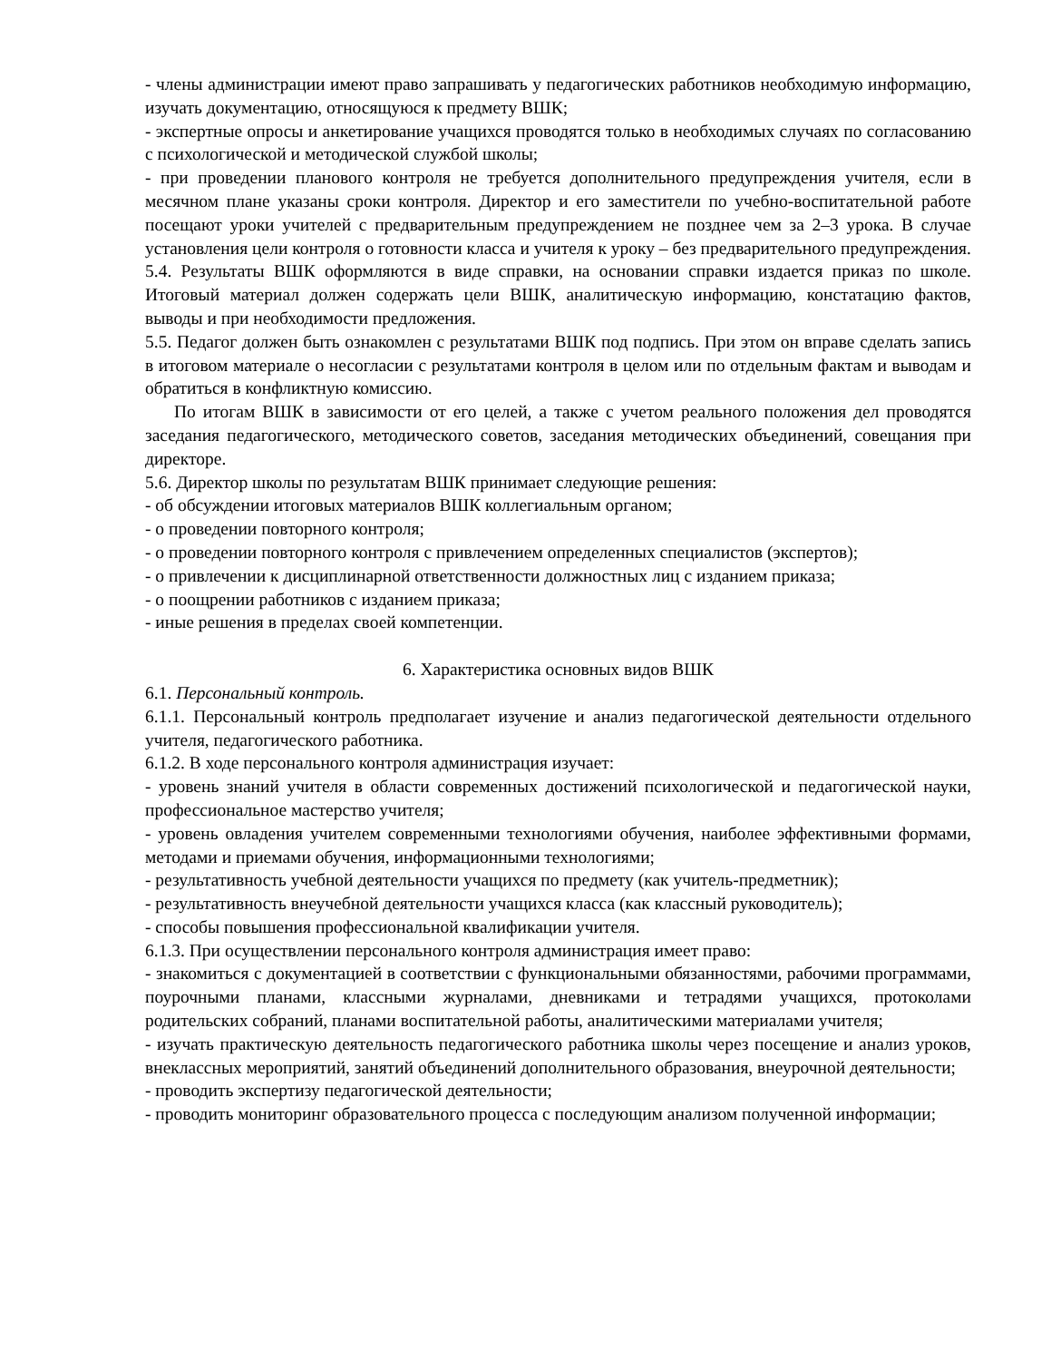- члены администрации имеют право запрашивать у педагогических работников необходимую информацию, изучать документацию, относящуюся к предмету ВШК;
- экспертные опросы и анкетирование учащихся проводятся только в необходимых случаях по согласованию с психологической и методической службой школы;
- при проведении планового контроля не требуется дополнительного предупреждения учителя, если в месячном плане указаны сроки контроля. Директор и его заместители по учебно-воспитательной работе посещают уроки учителей с предварительным предупреждением не позднее чем за 2–3 урока. В случае установления цели контроля о готовности класса и учителя к уроку – без предварительного предупреждения.
5.4. Результаты ВШК оформляются в виде справки, на основании справки издается приказ по школе. Итоговый материал должен содержать цели ВШК, аналитическую информацию, констатацию фактов, выводы и при необходимости предложения.
5.5. Педагог должен быть ознакомлен с результатами ВШК под подпись. При этом он вправе сделать запись в итоговом материале о несогласии с результатами контроля в целом или по отдельным фактам и выводам и обратиться в конфликтную комиссию.
По итогам ВШК в зависимости от его целей, а также с учетом реального положения дел проводятся заседания педагогического, методического советов, заседания методических объединений, совещания при директоре.
5.6. Директор школы по результатам ВШК принимает следующие решения:
- об обсуждении итоговых материалов ВШК коллегиальным органом;
- о проведении повторного контроля;
- о проведении повторного контроля с привлечением определенных специалистов (экспертов);
- о привлечении к дисциплинарной ответственности должностных лиц с изданием приказа;
- о поощрении работников с изданием приказа;
- иные решения в пределах своей компетенции.
6. Характеристика основных видов ВШК
6.1. Персональный контроль.
6.1.1. Персональный контроль предполагает изучение и анализ педагогической деятельности отдельного учителя, педагогического работника.
6.1.2. В ходе персонального контроля администрация изучает:
- уровень знаний учителя в области современных достижений психологической и педагогической науки, профессиональное мастерство учителя;
- уровень овладения учителем современными технологиями обучения, наиболее эффективными формами, методами и приемами обучения, информационными технологиями;
- результативность учебной деятельности учащихся по предмету (как учитель-предметник);
- результативность внеучебной деятельности учащихся класса (как классный руководитель);
- способы повышения профессиональной квалификации учителя.
6.1.3. При осуществлении персонального контроля администрация имеет право:
- знакомиться с документацией в соответствии с функциональными обязанностями, рабочими программами, поурочными планами, классными журналами, дневниками и тетрадями учащихся, протоколами родительских собраний, планами воспитательной работы, аналитическими материалами учителя;
- изучать практическую деятельность педагогического работника школы через посещение и анализ уроков, внеклассных мероприятий, занятий объединений дополнительного образования, внеурочной деятельности;
- проводить экспертизу педагогической деятельности;
- проводить мониторинг образовательного процесса с последующим анализом полученной информации;